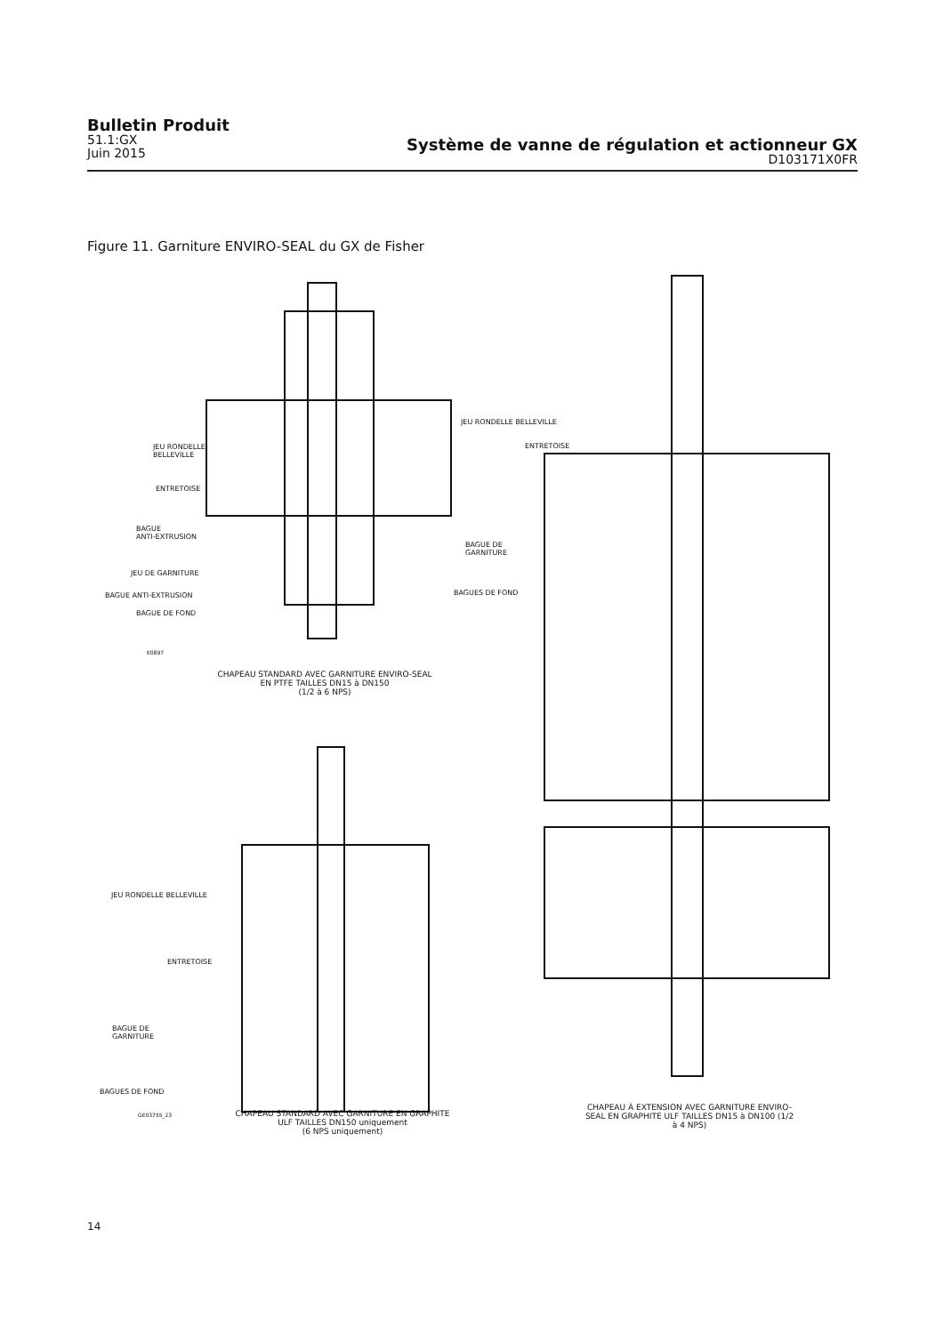Bulletin Produit
51.1:GX
Juin 2015
Système de vanne de régulation et actionneur GX
D103171X0FR
Figure 11. Garniture ENVIRO-SEAL du GX de Fisher
JEU RONDELLE
BELLEVILLE
ENTRETOISE
BAGUE
ANTI-EXTRUSION
JEU DE GARNITURE
BAGUE ANTI-EXTRUSION
BAGUE DE FOND
E0897
CHAPEAU STANDARD AVEC GARNITURE ENVIRO-SEAL EN PTFE TAILLES DN15 à DN150
(1/2 à 6 NPS)
JEU RONDELLE BELLEVILLE
ENTRETOISE
BAGUE DE
GARNITURE
BAGUES DE FOND
JEU RONDELLE BELLEVILLE
ENTRETOISE
BAGUE DE
GARNITURE
BAGUES DE FOND
GE03755_23
CHAPEAU STANDARD AVEC GARNITURE EN GRAPHITE ULF TAILLES DN150 uniquement
(6 NPS uniquement)
CHAPEAU À EXTENSION AVEC GARNITURE ENVIRO-SEAL EN GRAPHITE ULF TAILLES DN15 à DN100 (1/2 à 4 NPS)
14